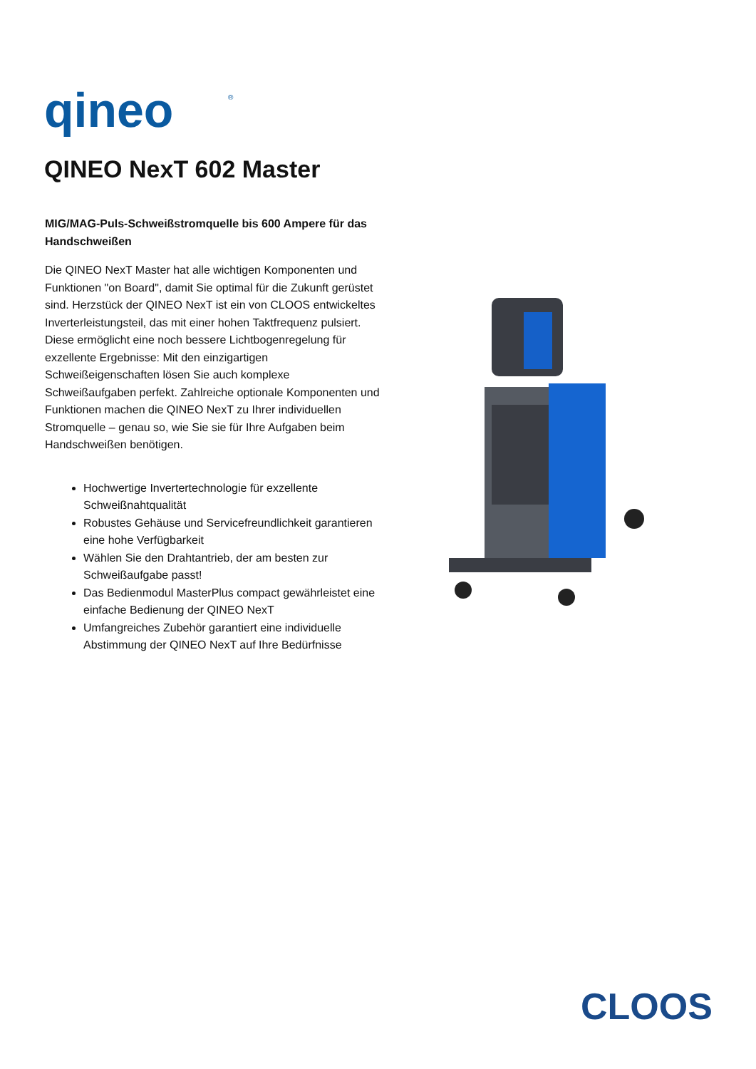qineo
®
QINEO NexT 602 Master
MIG/MAG-Puls-Schweißstromquelle bis 600 Ampere für das Handschweißen
Die QINEO NexT Master hat alle wichtigen Komponenten und Funktionen "on Board", damit Sie optimal für die Zukunft gerüstet sind. Herzstück der QINEO NexT ist ein von CLOOS entwickeltes Inverterleistungsteil, das mit einer hohen Taktfrequenz pulsiert. Diese ermöglicht eine noch bessere Lichtbogenregelung für exzellente Ergebnisse: Mit den einzigartigen Schweißeigenschaften lösen Sie auch komplexe Schweißaufgaben perfekt. Zahlreiche optionale Komponenten und Funktionen machen die QINEO NexT zu Ihrer individuellen Stromquelle – genau so, wie Sie sie für Ihre Aufgaben beim Handschweißen benötigen.
Hochwertige Invertertechnologie für exzellente Schweißnahtqualität
Robustes Gehäuse und Servicefreundlichkeit garantieren eine hohe Verfügbarkeit
Wählen Sie den Drahtantrieb, der am besten zur Schweißaufgabe passt!
Das Bedienmodul MasterPlus compact gewährleistet eine einfache Bedienung der QINEO NexT
Umfangreiches Zubehör garantiert eine individuelle Abstimmung der QINEO NexT auf Ihre Bedürfnisse
CLOOS